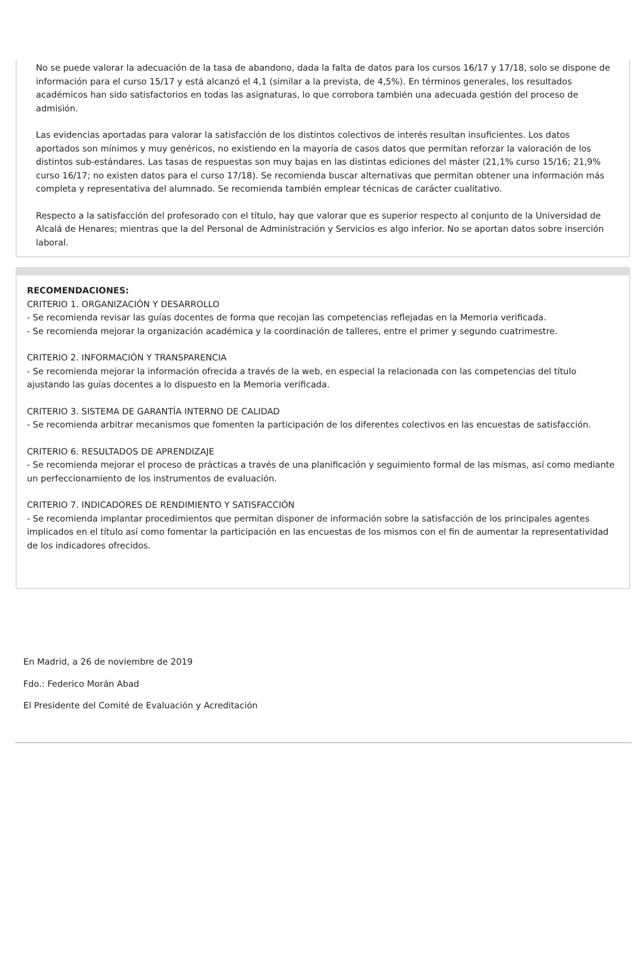No se puede valorar la adecuación de la tasa de abandono, dada la falta de datos para los cursos 16/17 y 17/18, solo se dispone de información para el curso 15/17 y está alcanzó el 4,1 (similar a la prevista, de 4,5%). En términos generales, los resultados académicos han sido satisfactorios en todas las asignaturas, lo que corrobora también una adecuada gestión del proceso de admisión.
Las evidencias aportadas para valorar la satisfacción de los distintos colectivos de interés resultan insuficientes. Los datos aportados son mínimos y muy genéricos, no existiendo en la mayoría de casos datos que permitan reforzar la valoración de los distintos sub-estándares. Las tasas de respuestas son muy bajas en las distintas ediciones del máster (21,1% curso 15/16; 21,9% curso 16/17; no existen datos para el curso 17/18). Se recomienda buscar alternativas que permitan obtener una información más completa y representativa del alumnado. Se recomienda también emplear técnicas de carácter cualitativo.
Respecto a la satisfacción del profesorado con el título, hay que valorar que es superior respecto al conjunto de la Universidad de Alcalá de Henares; mientras que la del Personal de Administración y Servicios es algo inferior. No se aportan datos sobre inserción laboral.
RECOMENDACIONES:
CRITERIO 1. ORGANIZACIÓN Y DESARROLLO
- Se recomienda revisar las guías docentes de forma que recojan las competencias reflejadas en la Memoria verificada.
- Se recomienda mejorar la organización académica y la coordinación de talleres, entre el primer y segundo cuatrimestre.
CRITERIO 2. INFORMACIÓN Y TRANSPARENCIA
- Se recomienda mejorar la información ofrecida a través de la web, en especial la relacionada con las competencias del título ajustando las guías docentes a lo dispuesto en la Memoria verificada.
CRITERIO 3. SISTEMA DE GARANTÍA INTERNO DE CALIDAD
- Se recomienda arbitrar mecanismos que fomenten la participación de los diferentes colectivos en las encuestas de satisfacción.
CRITERIO 6. RESULTADOS DE APRENDIZAJE
- Se recomienda mejorar el proceso de prácticas a través de una planificación y seguimiento formal de las mismas, así como mediante un perfeccionamiento de los instrumentos de evaluación.
CRITERIO 7. INDICADORES DE RENDIMIENTO Y SATISFACCIÓN
- Se recomienda implantar procedimientos que permitan disponer de información sobre la satisfacción de los principales agentes implicados en el título así como fomentar la participación en las encuestas de los mismos con el fin de aumentar la representatividad de los indicadores ofrecidos.
En Madrid, a 26 de noviembre de 2019
Fdo.: Federico Morán Abad
El Presidente del Comité de Evaluación y Acreditación